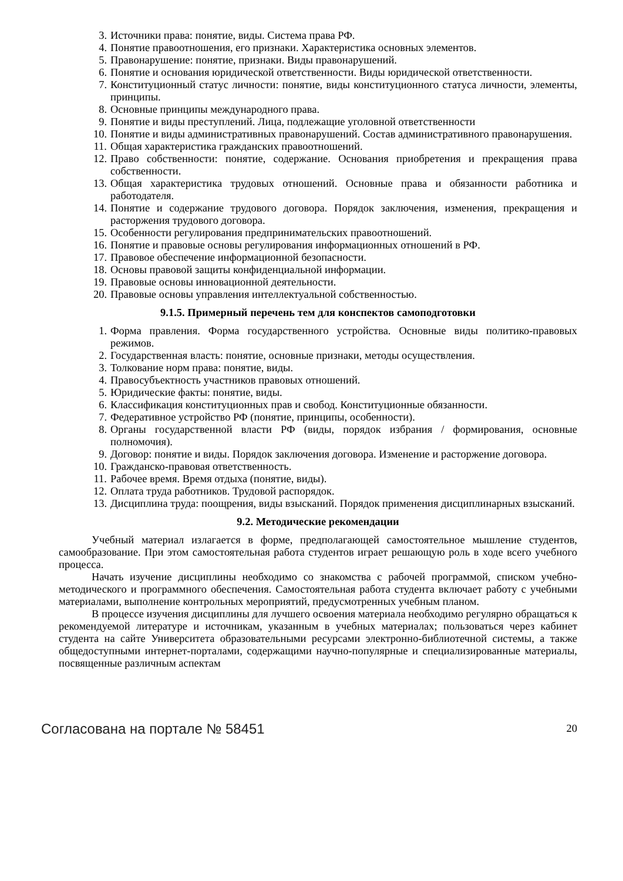3. Источники права: понятие, виды. Система права РФ.
4. Понятие правоотношения, его признаки. Характеристика основных элементов.
5. Правонарушение: понятие, признаки. Виды правонарушений.
6. Понятие и основания юридической ответственности. Виды юридической ответственности.
7. Конституционный статус личности: понятие, виды конституционного статуса личности, элементы, принципы.
8. Основные принципы международного права.
9. Понятие и виды преступлений. Лица, подлежащие уголовной ответственности
10. Понятие и виды административных правонарушений. Состав административного правонарушения.
11. Общая характеристика гражданских правоотношений.
12. Право собственности: понятие, содержание. Основания приобретения и прекращения права собственности.
13. Общая характеристика трудовых отношений. Основные права и обязанности работника и работодателя.
14. Понятие и содержание трудового договора. Порядок заключения, изменения, прекращения и расторжения трудового договора.
15. Особенности регулирования предпринимательских правоотношений.
16. Понятие и правовые основы регулирования информационных отношений в РФ.
17. Правовое обеспечение информационной безопасности.
18. Основы правовой защиты конфиденциальной информации.
19. Правовые основы инновационной деятельности.
20. Правовые основы управления интеллектуальной собственностью.
9.1.5. Примерный перечень тем для конспектов самоподготовки
1. Форма правления. Форма государственного устройства. Основные виды политико-правовых режимов.
2. Государственная власть: понятие, основные признаки, методы осуществления.
3. Толкование норм права: понятие, виды.
4. Правосубъектность участников правовых отношений.
5. Юридические факты: понятие, виды.
6. Классификация конституционных прав и свобод. Конституционные обязанности.
7. Федеративное устройство РФ (понятие, принципы, особенности).
8. Органы государственной власти РФ (виды, порядок избрания / формирования, основные полномочия).
9. Договор: понятие и виды. Порядок заключения договора. Изменение и расторжение договора.
10. Гражданско-правовая ответственность.
11. Рабочее время. Время отдыха (понятие, виды).
12. Оплата труда работников. Трудовой распорядок.
13. Дисциплина труда: поощрения, виды взысканий. Порядок применения дисциплинарных взысканий.
9.2. Методические рекомендации
Учебный материал излагается в форме, предполагающей самостоятельное мышление студентов, самообразование. При этом самостоятельная работа студентов играет решающую роль в ходе всего учебного процесса.
Начать изучение дисциплины необходимо со знакомства с рабочей программой, списком учебно-методического и программного обеспечения. Самостоятельная работа студента включает работу с учебными материалами, выполнение контрольных мероприятий, предусмотренных учебным планом.
В процессе изучения дисциплины для лучшего освоения материала необходимо регулярно обращаться к рекомендуемой литературе и источникам, указанным в учебных материалах; пользоваться через кабинет студента на сайте Университета образовательными ресурсами электронно-библиотечной системы, а также общедоступными интернет-порталами, содержащими научно-популярные и специализированные материалы, посвященные различным аспектам
Согласована на портале № 58451 20